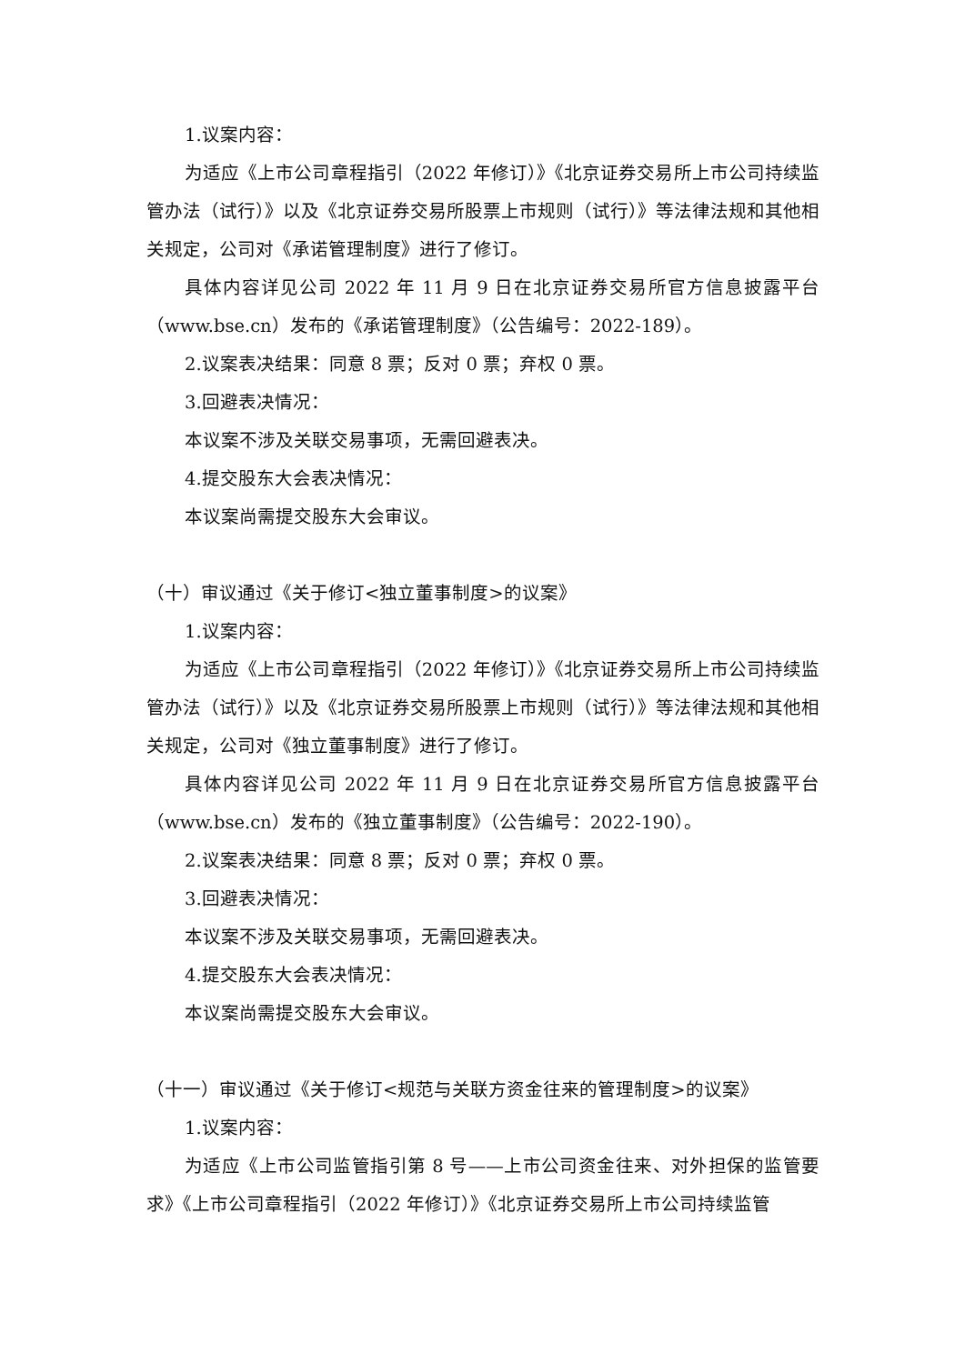1.议案内容：
为适应《上市公司章程指引（2022 年修订）》《北京证券交易所上市公司持续监管办法（试行）》以及《北京证券交易所股票上市规则（试行）》等法律法规和其他相关规定，公司对《承诺管理制度》进行了修订。
具体内容详见公司 2022 年 11 月 9 日在北京证券交易所官方信息披露平台（www.bse.cn）发布的《承诺管理制度》（公告编号：2022-189）。
2.议案表决结果：同意 8 票；反对 0 票；弃权 0 票。
3.回避表决情况：
本议案不涉及关联交易事项，无需回避表决。
4.提交股东大会表决情况：
本议案尚需提交股东大会审议。
（十）审议通过《关于修订<独立董事制度>的议案》
1.议案内容：
为适应《上市公司章程指引（2022 年修订）》《北京证券交易所上市公司持续监管办法（试行）》以及《北京证券交易所股票上市规则（试行）》等法律法规和其他相关规定，公司对《独立董事制度》进行了修订。
具体内容详见公司 2022 年 11 月 9 日在北京证券交易所官方信息披露平台（www.bse.cn）发布的《独立董事制度》（公告编号：2022-190）。
2.议案表决结果：同意 8 票；反对 0 票；弃权 0 票。
3.回避表决情况：
本议案不涉及关联交易事项，无需回避表决。
4.提交股东大会表决情况：
本议案尚需提交股东大会审议。
（十一）审议通过《关于修订<规范与关联方资金往来的管理制度>的议案》
1.议案内容：
为适应《上市公司监管指引第 8 号——上市公司资金往来、对外担保的监管要求》《上市公司章程指引（2022 年修订）》《北京证券交易所上市公司持续监管